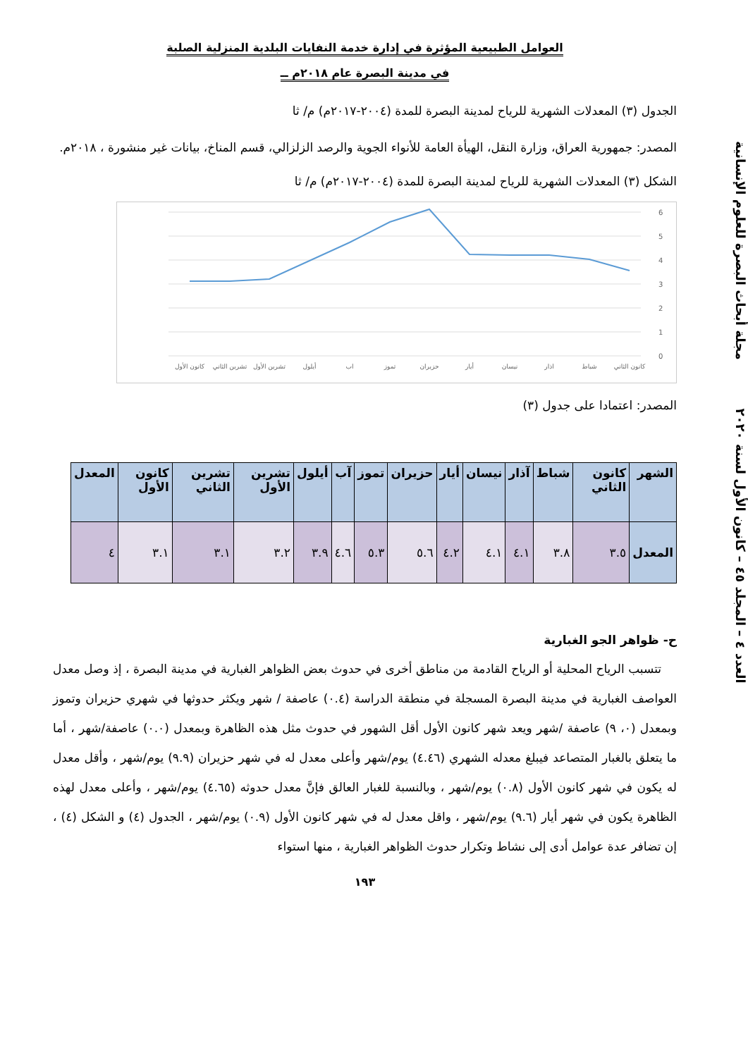العوامل الطبيعية المؤثرة في إدارة خدمة النفايات البلدية المنزلية الصلبة
في مدينة البصرة عام ٢٠١٨م ــ
الجدول (٣) المعدلات الشهرية للرياح لمدينة البصرة للمدة (٢٠٠٤-٢٠١٧م) م/ ثا
المصدر: جمهورية العراق، وزارة النقل، الهيأة العامة للأنواء الجوية والرصد الزلزالي، قسم المناخ، بيانات غير منشورة ، ٢٠١٨م.
الشكل (٣) المعدلات الشهرية للرياح لمدينة البصرة للمدة (٢٠٠٤-٢٠١٧م) م/ ثا
6
5
4
3
2
1
0
كانون الأول
تشرين الثاني
تشرين الأول
أيلول
اب
تموز
حزيران
أيار
نيسان
اذار
شباط
كانون الثاني
المصدر: اعتمادا على جدول (٣)
| الشهر | كانون الثاني | شباط | آذار | نيسان | أيار | حزيران | تموز | آب | أيلول | تشرين الأول | تشرين الثاني | كانون الأول | المعدل |
| --- | --- | --- | --- | --- | --- | --- | --- | --- | --- | --- | --- | --- | --- |
| المعدل | ٣.٥ | ٣.٨ | ٤.١ | ٤.١ | ٤.٢ | ٥.٦ | ٥.٣ | ٤.٦ | ٣.٩ | ٣.٢ | ٣.١ | ٣.١ | ٤ |
ح- ظواهر الجو الغبارية
تتسبب الرياح المحلية أو الرياح القادمة من مناطق أخرى في حدوث بعض الظواهر الغبارية في مدينة البصرة ، إذ وصل معدل العواصف الغبارية في مدينة البصرة المسجلة في منطقة الدراسة (٠.٤) عاصفة / شهر ويكثر حدوثها في شهري حزيران وتموز وبمعدل (٠، ٩) عاصفة /شهر ويعد شهر كانون الأول أقل الشهور في حدوث مثل هذه الظاهرة وبمعدل (٠.٠) عاصفة/شهر ، أما ما يتعلق بالغبار المتصاعد فيبلغ معدله الشهري (٤.٤٦) يوم/شهر وأعلى معدل له في شهر حزيران (٩.٩) يوم/شهر ، وأقل معدل له يكون في شهر كانون الأول (٠.٨) يوم/شهر ، وبالنسبة للغبار العالق فإنَّ معدل حدوثه (٤.٦٥) يوم/شهر ، وأعلى معدل لهذه الظاهرة يكون في شهر أيار (٩.٦) يوم/شهر ، واقل معدل له في شهر كانون الأول (٠.٩) يوم/شهر ، الجدول (٤) و الشكل (٤) ، إن تضافر عدة عوامل أدى إلى نشاط وتكرار حدوث الظواهر الغبارية ، منها استواء
١٩٣
العدد ٤ – المجلد ٤٥ – كانون الأول لسنة ٢٠٢٠ مجلة أبحاث البصرة للعلوم الإنسانية